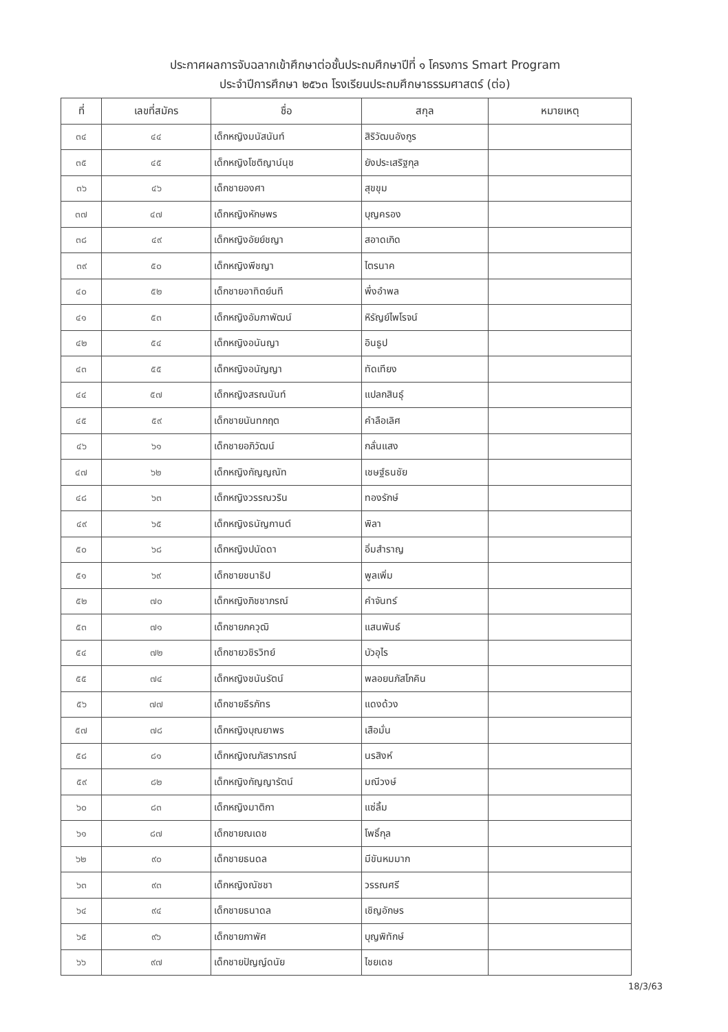ประกาศผลการจับฉลากเข้าศึกษาต่อชั้นประถมศึกษาปีที่ ๑ โครงการ Smart Program
ประจำปีการศึกษา ๒๕๖๓ โรงเรียนประถมศึกษาธรรมศาสตร์ (ต่อ)
| ที่ | เลขที่สมัคร | ชื่อ | สกุล | หมายเหตุ |
| --- | --- | --- | --- | --- |
| ๓๔ | ๔๔ | เด็กหญิงมนัสนันท์ | สิริวัฒนอังกูร | |
| ๓๕ | ๔๕ | เด็กหญิงโชติญาน์นุช | ยังประเสริฐกุล | |
| ๓๖ | ๔๖ | เด็กชายองศา | สุขขุม | |
| ๓๗ | ๔๗ | เด็กหญิงหักษพร | บุญครอง | |
| ๓๘ | ๔๙ | เด็กหญิงอัยย์ชญา | สอาดเกิด | |
| ๓๙ | ๕๐ | เด็กหญิงพีชญา | ไตรนาค | |
| ๔๐ | ๕๒ | เด็กชายอาทิตย์นที | พึ่งอำพล | |
| ๔๑ | ๕๓ | เด็กหญิงอัมภาพัฒน์ | หิรัญย์ไพโรจน์ | |
| ๔๒ | ๕๔ | เด็กหญิงอนันญา | อินธูป | |
| ๔๓ | ๕๕ | เด็กหญิงอนัญญา | ทัดเทียง | |
| ๔๔ | ๕๗ | เด็กหญิงสรณนันท์ | แปลกสินธุ์ | |
| ๔๕ | ๕๙ | เด็กชายนันทกฤต | คำลือเลิศ | |
| ๔๖ | ๖๑ | เด็กชายอภิวัฒน์ | กลั่นแสง | |
| ๔๗ | ๖๒ | เด็กหญิงกัญญณัท | เชษฐ์ธนชัย | |
| ๔๘ | ๖๓ | เด็กหญิงวรรณวริน | ทองรักษ์ | |
| ๔๙ | ๖๕ | เด็กหญิงธนัญกานต์ | พิลา | |
| ๕๐ | ๖๘ | เด็กหญิงปนัดดา | อิ่มสำราญ | |
| ๕๑ | ๖๙ | เด็กชายชนาธิป | พูลเพิ่ม | |
| ๕๒ | ๗๐ | เด็กหญิงภิชชาภรณ์ | คำจันทร์ | |
| ๕๓ | ๗๑ | เด็กชายภควุฒิ | แสนพันธ์ | |
| ๕๔ | ๗๒ | เด็กชายวชิรวิทย์ | บัวอุไร | |
| ๕๕ | ๗๔ | เด็กหญิงชนันรัตน์ | พลอยนภัสโภคิน | |
| ๕๖ | ๗๗ | เด็กชายธีรภัทร | แดงด้วง | |
| ๕๗ | ๗๘ | เด็กหญิงบุณยาพร | เสือมั่น | |
| ๕๘ | ๘๑ | เด็กหญิงณภัสราภรณ์ | นรสิงห์ | |
| ๕๙ | ๘๒ | เด็กหญิงกัญญารัตน์ | มณีวงษ์ | |
| ๖๐ | ๘๓ | เด็กหญิงมาติกา | แซ่ลิ้ม | |
| ๖๑ | ๘๗ | เด็กชายณเดช | โพธิ์กุล | |
| ๖๒ | ๙๐ | เด็กชายธนดล | มีขันหมมาก | |
| ๖๓ | ๙๓ | เด็กหญิงณัชชา | วรรณศรี | |
| ๖๔ | ๙๔ | เด็กชายธนาดล | เชิญอักษร | |
| ๖๕ | ๙๖ | เด็กชายภาพัศ | บุญพิทักษ์ | |
| ๖๖ | ๙๗ | เด็กชายปัญญ์ดนัย | ไชยเดช | |
18/3/63